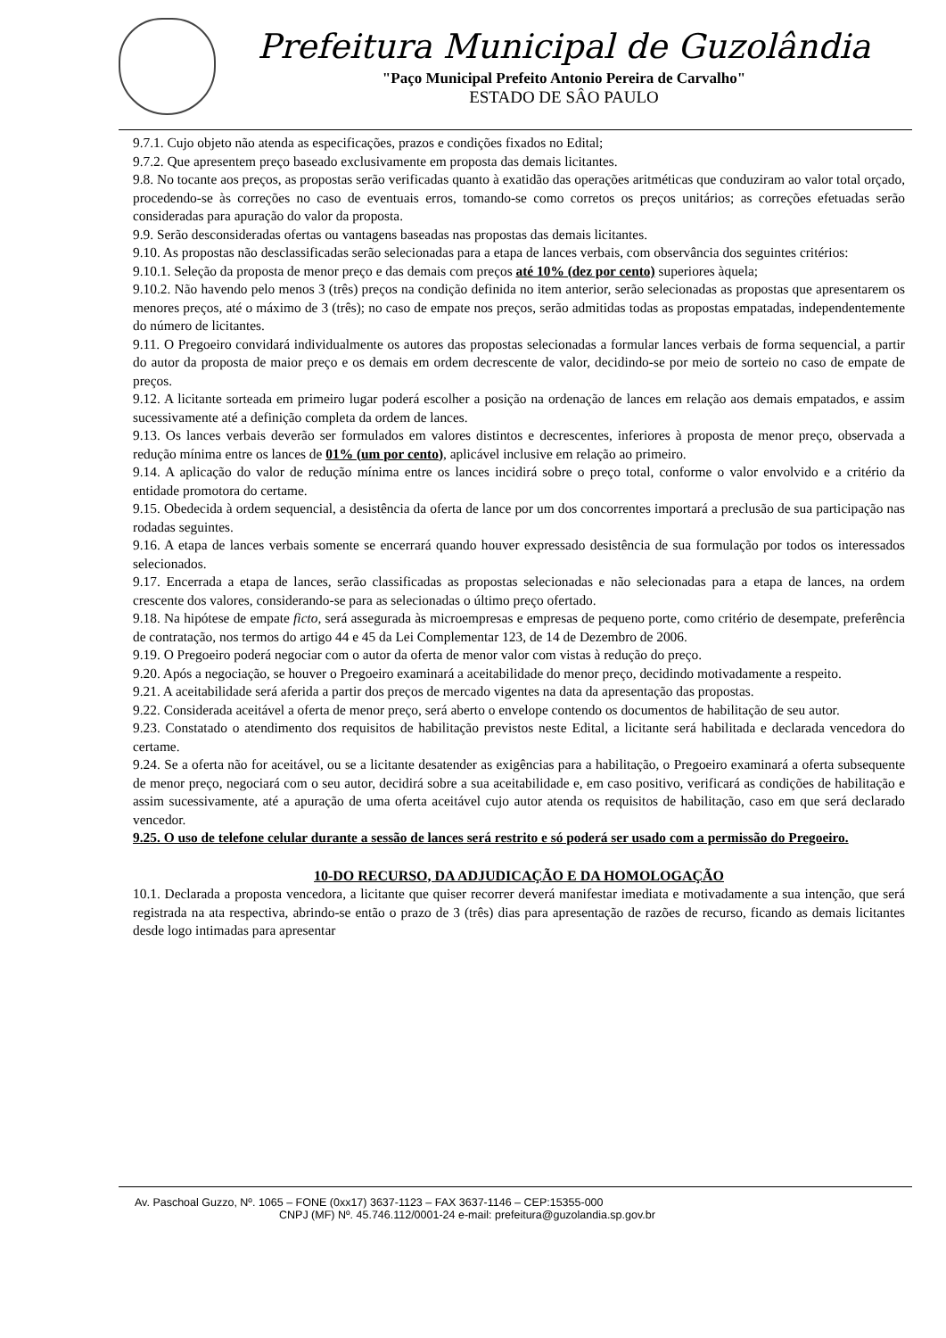Prefeitura Municipal de Guzolândia
"Paço Municipal Prefeito Antonio Pereira de Carvalho"
ESTADO DE SÂO PAULO
9.7.1. Cujo objeto não atenda as especificações, prazos e condições fixados no Edital;
9.7.2. Que apresentem preço baseado exclusivamente em proposta das demais licitantes.
9.8. No tocante aos preços, as propostas serão verificadas quanto à exatidão das operações aritméticas que conduziram ao valor total orçado, procedendo-se às correções no caso de eventuais erros, tomando-se como corretos os preços unitários; as correções efetuadas serão consideradas para apuração do valor da proposta.
9.9. Serão desconsideradas ofertas ou vantagens baseadas nas propostas das demais licitantes.
9.10. As propostas não desclassificadas serão selecionadas para a etapa de lances verbais, com observância dos seguintes critérios:
9.10.1. Seleção da proposta de menor preço e das demais com preços até 10% (dez por cento) superiores àquela;
9.10.2. Não havendo pelo menos 3 (três) preços na condição definida no item anterior, serão selecionadas as propostas que apresentarem os menores preços, até o máximo de 3 (três); no caso de empate nos preços, serão admitidas todas as propostas empatadas, independentemente do número de licitantes.
9.11. O Pregoeiro convidará individualmente os autores das propostas selecionadas a formular lances verbais de forma sequencial, a partir do autor da proposta de maior preço e os demais em ordem decrescente de valor, decidindo-se por meio de sorteio no caso de empate de preços.
9.12. A licitante sorteada em primeiro lugar poderá escolher a posição na ordenação de lances em relação aos demais empatados, e assim sucessivamente até a definição completa da ordem de lances.
9.13. Os lances verbais deverão ser formulados em valores distintos e decrescentes, inferiores à proposta de menor preço, observada a redução mínima entre os lances de 01% (um por cento), aplicável inclusive em relação ao primeiro.
9.14. A aplicação do valor de redução mínima entre os lances incidirá sobre o preço total, conforme o valor envolvido e a critério da entidade promotora do certame.
9.15. Obedecida à ordem sequencial, a desistência da oferta de lance por um dos concorrentes importará a preclusão de sua participação nas rodadas seguintes.
9.16. A etapa de lances verbais somente se encerrará quando houver expressado desistência de sua formulação por todos os interessados selecionados.
9.17. Encerrada a etapa de lances, serão classificadas as propostas selecionadas e não selecionadas para a etapa de lances, na ordem crescente dos valores, considerando-se para as selecionadas o último preço ofertado.
9.18. Na hipótese de empate ficto, será assegurada às microempresas e empresas de pequeno porte, como critério de desempate, preferência de contratação, nos termos do artigo 44 e 45 da Lei Complementar 123, de 14 de Dezembro de 2006.
9.19. O Pregoeiro poderá negociar com o autor da oferta de menor valor com vistas à redução do preço.
9.20. Após a negociação, se houver o Pregoeiro examinará a aceitabilidade do menor preço, decidindo motivadamente a respeito.
9.21. A aceitabilidade será aferida a partir dos preços de mercado vigentes na data da apresentação das propostas.
9.22. Considerada aceitável a oferta de menor preço, será aberto o envelope contendo os documentos de habilitação de seu autor.
9.23. Constatado o atendimento dos requisitos de habilitação previstos neste Edital, a licitante será habilitada e declarada vencedora do certame.
9.24. Se a oferta não for aceitável, ou se a licitante desatender as exigências para a habilitação, o Pregoeiro examinará a oferta subsequente de menor preço, negociará com o seu autor, decidirá sobre a sua aceitabilidade e, em caso positivo, verificará as condições de habilitação e assim sucessivamente, até a apuração de uma oferta aceitável cujo autor atenda os requisitos de habilitação, caso em que será declarado vencedor.
9.25. O uso de telefone celular durante a sessão de lances será restrito e só poderá ser usado com a permissão do Pregoeiro.
10-DO RECURSO, DA ADJUDICAÇÃO E DA HOMOLOGAÇÃO
10.1. Declarada a proposta vencedora, a licitante que quiser recorrer deverá manifestar imediata e motivadamente a sua intenção, que será registrada na ata respectiva, abrindo-se então o prazo de 3 (três) dias para apresentação de razões de recurso, ficando as demais licitantes desde logo intimadas para apresentar
Av. Paschoal Guzzo, Nº. 1065 – FONE (0xx17) 3637-1123 – FAX 3637-1146 – CEP:15355-000
CNPJ (MF) Nº. 45.746.112/0001-24 e-mail: prefeitura@guzolandia.sp.gov.br